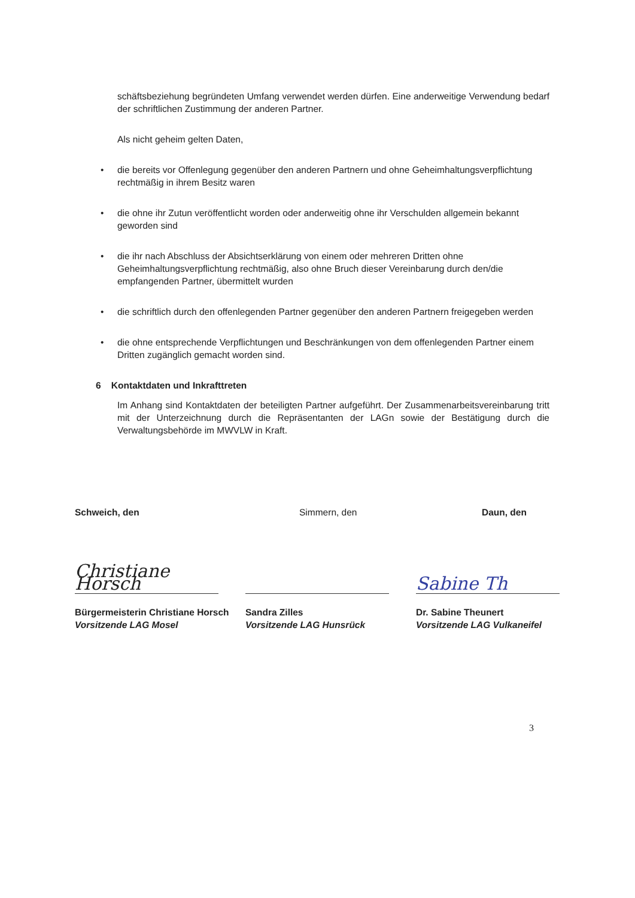schäftsbeziehung begründeten Umfang verwendet werden dürfen. Eine anderweitige Verwendung bedarf der schriftlichen Zustimmung der anderen Partner.
Als nicht geheim gelten Daten,
• die bereits vor Offenlegung gegenüber den anderen Partnern und ohne Geheimhaltungsverpflichtung rechtmäßig in ihrem Besitz waren
• die ohne ihr Zutun veröffentlicht worden oder anderweitig ohne ihr Verschulden allgemein bekannt geworden sind
• die ihr nach Abschluss der Absichtserklärung von einem oder mehreren Dritten ohne Geheimhaltungsverpflichtung rechtmäßig, also ohne Bruch dieser Vereinbarung durch den/die empfangenden Partner, übermittelt wurden
• die schriftlich durch den offenlegenden Partner gegenüber den anderen Partnern freigegeben werden
• die ohne entsprechende Verpflichtungen und Beschränkungen von dem offenlegenden Partner einem Dritten zugänglich gemacht worden sind.
6 Kontaktdaten und Inkrafttreten
Im Anhang sind Kontaktdaten der beteiligten Partner aufgeführt. Der Zusammenarbeitsvereinbarung tritt mit der Unterzeichnung durch die Repräsentanten der LAGn sowie der Bestätigung durch die Verwaltungsbehörde im MWVLW in Kraft.
Schweich, den
Christiane Horsch
Bürgermeisterin Christiane Horsch
Vorsitzende LAG Mosel
Simmern, den
Sandra Zilles
Vorsitzende LAG Hunsrück
Daun, den
Sabine Th
Dr. Sabine Theunert
Vorsitzende LAG Vulkaneifel
3